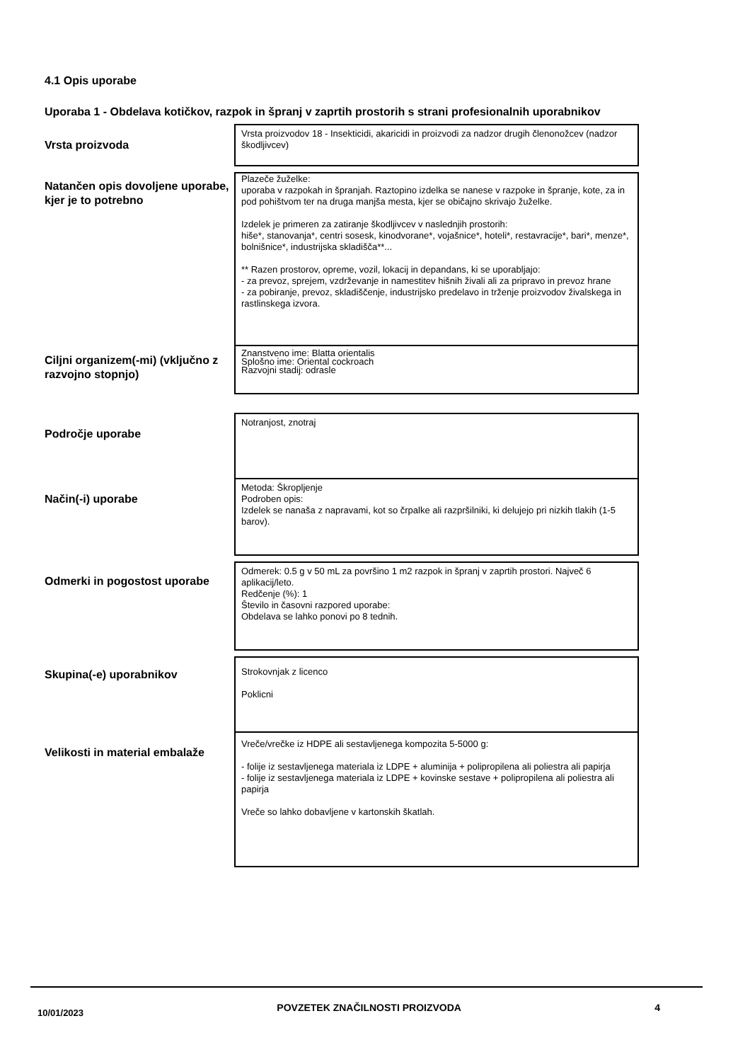4.1 Opis uporabe
Uporaba 1 - Obdelava kotičkov, razpok in špranj v zaprtih prostorih s strani profesionalnih uporabnikov
Vrsta proizvoda
Vrsta proizvodov 18 - Insekticidi, akaricidi in proizvodi za nadzor drugih členonožcev (nadzor škodljivcev)
Natančen opis dovoljene uporabe, kjer je to potrebno
Plazeče žuželke:
uporaba v razpokah in špranjah. Raztopino izdelka se nanese v razpoke in špranje, kote, za in pod pohištvom ter na druga manjša mesta, kjer se običajno skrivajo žuželke.
Izdelek je primeren za zatiranje škodljivcev v naslednjih prostorih:
hiše*, stanovanja*, centri sosesk, kinodvorane*, vojašnice*, hoteli*, restavracije*, bari*, menze*, bolnišnice*, industrijska skladišča**...
** Razen prostorov, opreme, vozil, lokacij in depandans, ki se uporabljajo:
- za prevoz, sprejem, vzdrževanje in namestitev hišnih živali ali za pripravo in prevoz hrane
- za pobiranje, prevoz, skladiščenje, industrijsko predelavo in trženje proizvodov živalskega in rastlinskega izvora.
Ciljni organizem(-mi) (vključno z razvojno stopnjo)
Znanstveno ime: Blatta orientalis
Splošno ime: Oriental cockroach
Razvojni stadij: odrasle
Področje uporabe
Notranjost, znotraj
Način(-i) uporabe
Metoda: Škropljenje
Podroben opis:
Izdelek se nanaša z napravami, kot so črpalke ali razpršilniki, ki delujejo pri nizkih tlakih (1-5 barov).
Odmerki in pogostost uporabe
Odmerek: 0.5 g v 50 mL za površino 1 m2 razpok in špranj v zaprtih prostori. Največ 6 aplikacij/leto.
Redčenje (%): 1
Število in časovni razpored uporabe:
Obdelava se lahko ponovi po 8 tednih.
Skupina(-e) uporabnikov
Strokovnjak z licenco
Poklicni
Velikosti in material embalaže
Vreče/vrečke iz HDPE ali sestavljenega kompozita 5-5000 g:
- folije iz sestavljenega materiala iz LDPE + aluminija + polipropilena ali poliestra ali papirja
- folije iz sestavljenega materiala iz LDPE + kovinske sestave + polipropilena ali poliestra ali papirja
Vreče so lahko dobavljene v kartonskih škatlah.
10/01/2023 POVZETEK ZNAČILNOSTI PROIZVODA 4